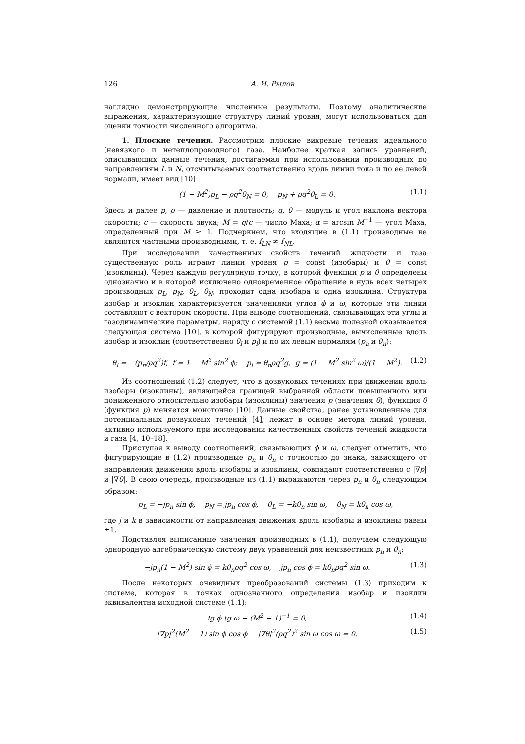126 А. И. Рылов
наглядно демонстрирующие численные результаты. Поэтому аналитические выражения, характеризующие структуру линий уровня, могут использоваться для оценки точности численного алгоритма.
1. Плоские течения. Рассмотрим плоские вихревые течения идеального (невязкого и нетеплопроводного) газа. Наиболее краткая запись уравнений, описывающих данные течения, достигаемая при использовании производных по направлениям L и N, отсчитываемых соответственно вдоль линии тока и по ее левой нормали, имеет вид [10]
(1 − M<sup>2</sup>)p<sub>L</sub> − ρq<sup>2</sup>θ<sub>N</sub> = 0, p<sub>N</sub> + ρq<sup>2</sup>θ<sub>L</sub> = 0. (1.1)
Здесь и далее p, ρ — давление и плотность; q, θ — модуль и угол наклона вектора скорости; c — скорость звука; M = q/c — число Маха; α = arcsin M<sup>−1</sup> — угол Маха, определенный при M ≥ 1. Подчеркнем, что входящие в (1.1) производные не являются частными производными, т. е. f<sub>LN</sub> ≠ f<sub>NL</sub>.
При исследовании качественных свойств течений жидкости и газа существенную роль играют линии уровня p = const (изобары) и θ = const (изоклины). Через каждую регулярную точку, в которой функции p и θ определены однозначно и в которой исключено одновременное обращение в нуль всех четырех производных p<sub>L</sub>, p<sub>N</sub>, θ<sub>L</sub>, θ<sub>N</sub>, проходит одна изобара и одна изоклина. Структура изобар и изоклин характеризуется значениями углов ϕ и ω, которые эти линии составляют с вектором скорости. При выводе соотношений, связывающих эти углы и газодинамические параметры, наряду с системой (1.1) весьма полезной оказывается следующая система [10], в которой фигурируют производные, вычисленные вдоль изобар и изоклин (соответственно θ<sub>l</sub> и p<sub>l</sub>) и по их левым нормалям (p<sub>n</sub> и θ<sub>n</sub>):
θ<sub>l</sub> = −(p<sub>n</sub>/ρq<sup>2</sup>)f, f = 1 − M<sup>2</sup> sin<sup>2</sup> ϕ; p<sub>l</sub> = θ<sub>n</sub>ρq<sup>2</sup>g, g = (1 − M<sup>2</sup> sin<sup>2</sup> ω)/(1 − M<sup>2</sup>). (1.2)
Из соотношений (1.2) следует, что в дозвуковых течениях при движении вдоль изобары (изоклины), являющейся границей выбранной области повышенного или пониженного относительно изобары (изоклины) значения p (значения θ), функция θ (функция p) меняется монотонно [10]. Данные свойства, ранее установленные для потенциальных дозвуковых течений [4], лежат в основе метода линий уровня, активно используемого при исследовании качественных свойств течений жидкости и газа [4, 10–18].
Приступая к выводу соотношений, связывающих ϕ и ω, следует отметить, что фигурирующие в (1.2) производные p<sub>n</sub> и θ<sub>n</sub> с точностью до знака, зависящего от направления движения вдоль изобары и изоклины, совпадают соответственно с |∇p| и |∇θ|. В свою очередь, производные из (1.1) выражаются через p<sub>n</sub> и θ<sub>n</sub> следующим образом:
p<sub>L</sub> = −jp<sub>n</sub> sin ϕ, p<sub>N</sub> = jp<sub>n</sub> cos ϕ, θ<sub>L</sub> = −kθ<sub>n</sub> sin ω, θ<sub>N</sub> = kθ<sub>n</sub> cos ω,
где j и k в зависимости от направления движения вдоль изобары и изоклины равны ±1.
Подставляя выписанные значения производных в (1.1), получаем следующую однородную алгебраическую систему двух уравнений для неизвестных p<sub>n</sub> и θ<sub>n</sub>:
−jp<sub>n</sub>(1 − M<sup>2</sup>) sin ϕ = kθ<sub>n</sub>ρq<sup>2</sup> cos ω, jp<sub>n</sub> cos ϕ = kθ<sub>n</sub>ρq<sup>2</sup> sin ω. (1.3)
После некоторых очевидных преобразований системы (1.3) приходим к системе, которая в точках однозначного определения изобар и изоклин эквивалентна исходной системе (1.1):
tg ϕ tg ω − (M<sup>2</sup> − 1)<sup>−1</sup> = 0, (1.4)
|∇p|<sup>2</sup>(M<sup>2</sup> − 1) sin ϕ cos ϕ − |∇θ|<sup>2</sup>(ρq<sup>2</sup>)<sup>2</sup> sin ω cos ω = 0. (1.5)